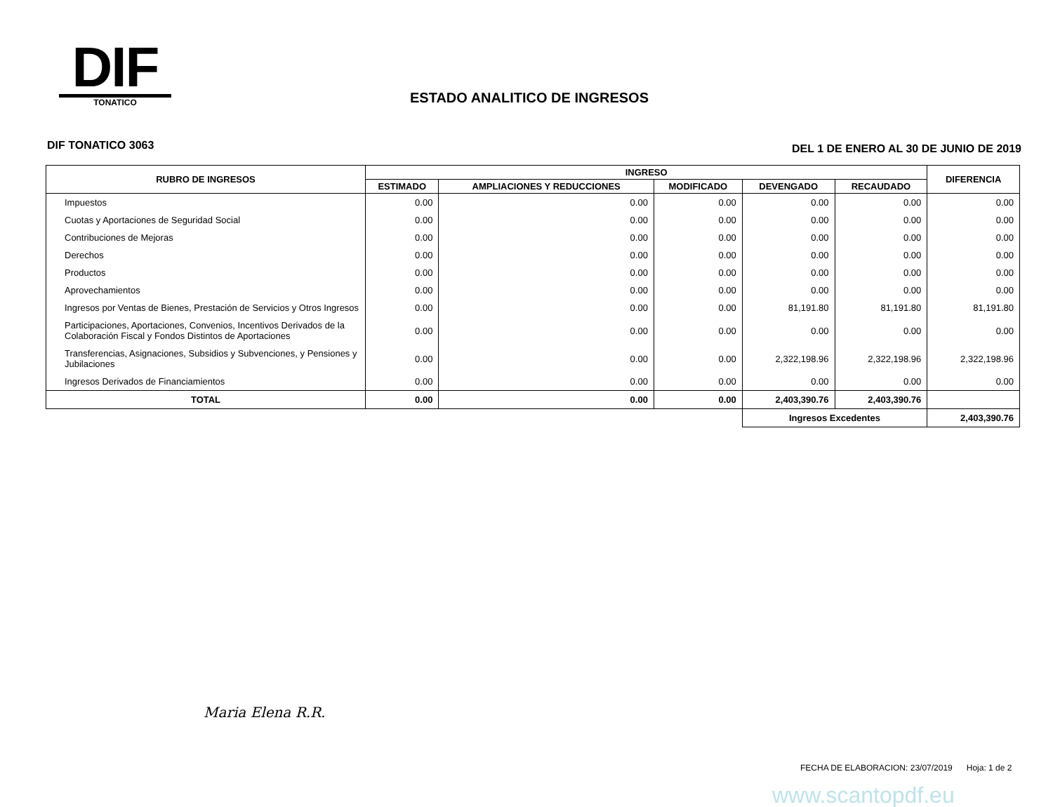DIF
TONATICO
ESTADO ANALITICO DE INGRESOS
DIF TONATICO 3063
DEL 1 DE ENERO AL 30 DE JUNIO DE 2019
| RUBRO DE INGRESOS | INGRESO | | | | | DIFERENCIA |
| --- | --- | --- | --- | --- | --- | --- |
| | ESTIMADO | AMPLIACIONES Y REDUCCIONES | MODIFICADO | DEVENGADO | RECAUDADO | |
| Impuestos | 0.00 | 0.00 | 0.00 | 0.00 | 0.00 | 0.00 |
| Cuotas y Aportaciones de Seguridad Social | 0.00 | 0.00 | 0.00 | 0.00 | 0.00 | 0.00 |
| Contribuciones de Mejoras | 0.00 | 0.00 | 0.00 | 0.00 | 0.00 | 0.00 |
| Derechos | 0.00 | 0.00 | 0.00 | 0.00 | 0.00 | 0.00 |
| Productos | 0.00 | 0.00 | 0.00 | 0.00 | 0.00 | 0.00 |
| Aprovechamientos | 0.00 | 0.00 | 0.00 | 0.00 | 0.00 | 0.00 |
| Ingresos por Ventas de Bienes, Prestación de Servicios y Otros Ingresos | 0.00 | 0.00 | 0.00 | 81,191.80 | 81,191.80 | 81,191.80 |
| Participaciones, Aportaciones, Convenios, Incentivos Derivados de la Colaboración Fiscal y Fondos Distintos de Aportaciones | 0.00 | 0.00 | 0.00 | 0.00 | 0.00 | 0.00 |
| Transferencias, Asignaciones, Subsidios y Subvenciones, y Pensiones y Jubilaciones | 0.00 | 0.00 | 0.00 | 2,322,198.96 | 2,322,198.96 | 2,322,198.96 |
| Ingresos Derivados de Financiamientos | 0.00 | 0.00 | 0.00 | 0.00 | 0.00 | 0.00 |
| TOTAL | 0.00 | 0.00 | 0.00 | 2,403,390.76 | 2,403,390.76 | |
| | | | | Ingresos Excedentes | | 2,403,390.76 |
Maria Elena R.R.
FECHA DE ELABORACION: 23/07/2019 Hoja: 1 de 2
www.scantopdf.eu